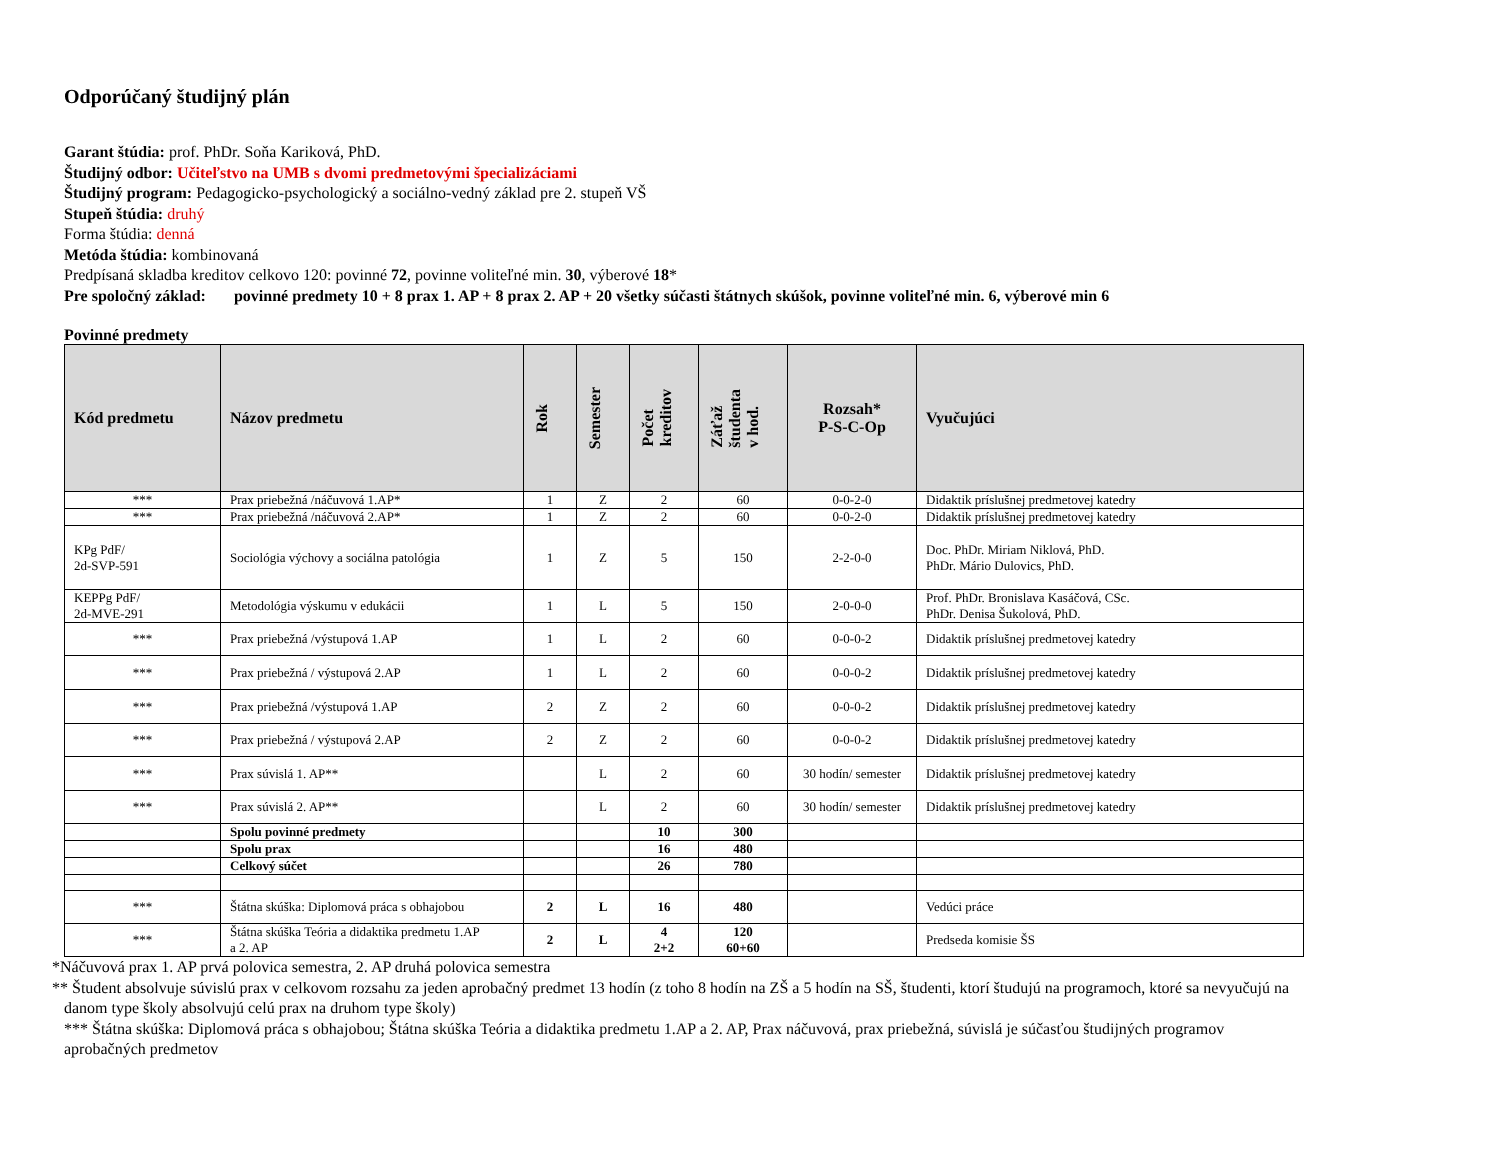Odporúčaný študijný plán
Garant štúdia: prof. PhDr. Soňa Kariková, PhD.
Študijný odbor: Učiteľstvo na UMB s dvomi predmetovými špecializáciami
Študijný program: Pedagogicko-psychologický a sociálno-vedný základ pre 2. stupeň VŠ
Stupeň štúdia: druhý
Forma štúdia: denná
Metóda štúdia: kombinovaná
Predpísaná skladba kreditov celkovo 120: povinné 72, povinne voliteľné min. 30, výberové 18*
Pre spoločný základ: povinné predmety 10 + 8 prax 1. AP + 8 prax 2. AP + 20 všetky súčasti štátnych skúšok, povinne voliteľné min. 6, výberové min 6
Povinné predmety
| Kód predmetu | Názov predmetu | Rok | Semester | Počet kreditov | Záťaž študenta v hod. | Rozsah* P-S-C-Op | Vyučujúci |
| --- | --- | --- | --- | --- | --- | --- | --- |
| *** | Prax priebežná /náčuvová 1.AP* | 1 | Z | 2 | 60 | 0-0-2-0 | Didaktik príslušnej predmetovej katedry |
| *** | Prax priebežná /náčuvová 2.AP* | 1 | Z | 2 | 60 | 0-0-2-0 | Didaktik príslušnej predmetovej katedry |
| KPg PdF/ 2d-SVP-591 | Sociológia výchovy a sociálna patológia | 1 | Z | 5 | 150 | 2-2-0-0 | Doc. PhDr. Miriam Niklová, PhD. PhDr. Mário Dulovics, PhD. |
| KEPPg PdF/ 2d-MVE-291 | Metodológia výskumu v edukácii | 1 | L | 5 | 150 | 2-0-0-0 | Prof. PhDr. Bronislava Kasáčová, CSc. PhDr. Denisa Šukolová, PhD. |
| *** | Prax priebežná /výstupová 1.AP | 1 | L | 2 | 60 | 0-0-0-2 | Didaktik príslušnej predmetovej katedry |
| *** | Prax priebežná / výstupová 2.AP | 1 | L | 2 | 60 | 0-0-0-2 | Didaktik príslušnej predmetovej katedry |
| *** | Prax priebežná /výstupová 1.AP | 2 | Z | 2 | 60 | 0-0-0-2 | Didaktik príslušnej predmetovej katedry |
| *** | Prax priebežná / výstupová 2.AP | 2 | Z | 2 | 60 | 0-0-0-2 | Didaktik príslušnej predmetovej katedry |
| *** | Prax súvislá 1. AP** | | L | 2 | 60 | 30 hodín/ semester | Didaktik príslušnej predmetovej katedry |
| *** | Prax súvislá 2. AP** | | L | 2 | 60 | 30 hodín/ semester | Didaktik príslušnej predmetovej katedry |
| | Spolu povinné predmety | | | 10 | 300 | | |
| | Spolu prax | | | 16 | 480 | | |
| | Celkový súčet | | | 26 | 780 | | |
| *** | Štátna skúška: Diplomová práca s obhajobou | 2 | L | 16 | 480 | | Vedúci práce |
| *** | Štátna skúška Teória a didaktika predmetu 1.AP a 2. AP | 2 | L | 4 2+2 | 120 60+60 | | Predseda komisie ŠS |
*Náčuvová prax 1. AP prvá polovica semestra, 2. AP druhá polovica semestra
** Študent absolvuje súvislú prax v celkovom rozsahu za jeden aprobačný predmet 13 hodín (z toho 8 hodín na ZŠ a 5 hodín na SŠ, študenti, ktorí študujú na programoch, ktoré sa nevyučujú na
danom type školy absolvujú celú prax na druhom type školy)
*** Štátna skúška: Diplomová práca s obhajobou; Štátna skúška Teória a didaktika predmetu 1.AP a 2. AP, Prax náčuvová, prax priebežná, súvislá je súčasťou študijných programov
aprobačných predmetov